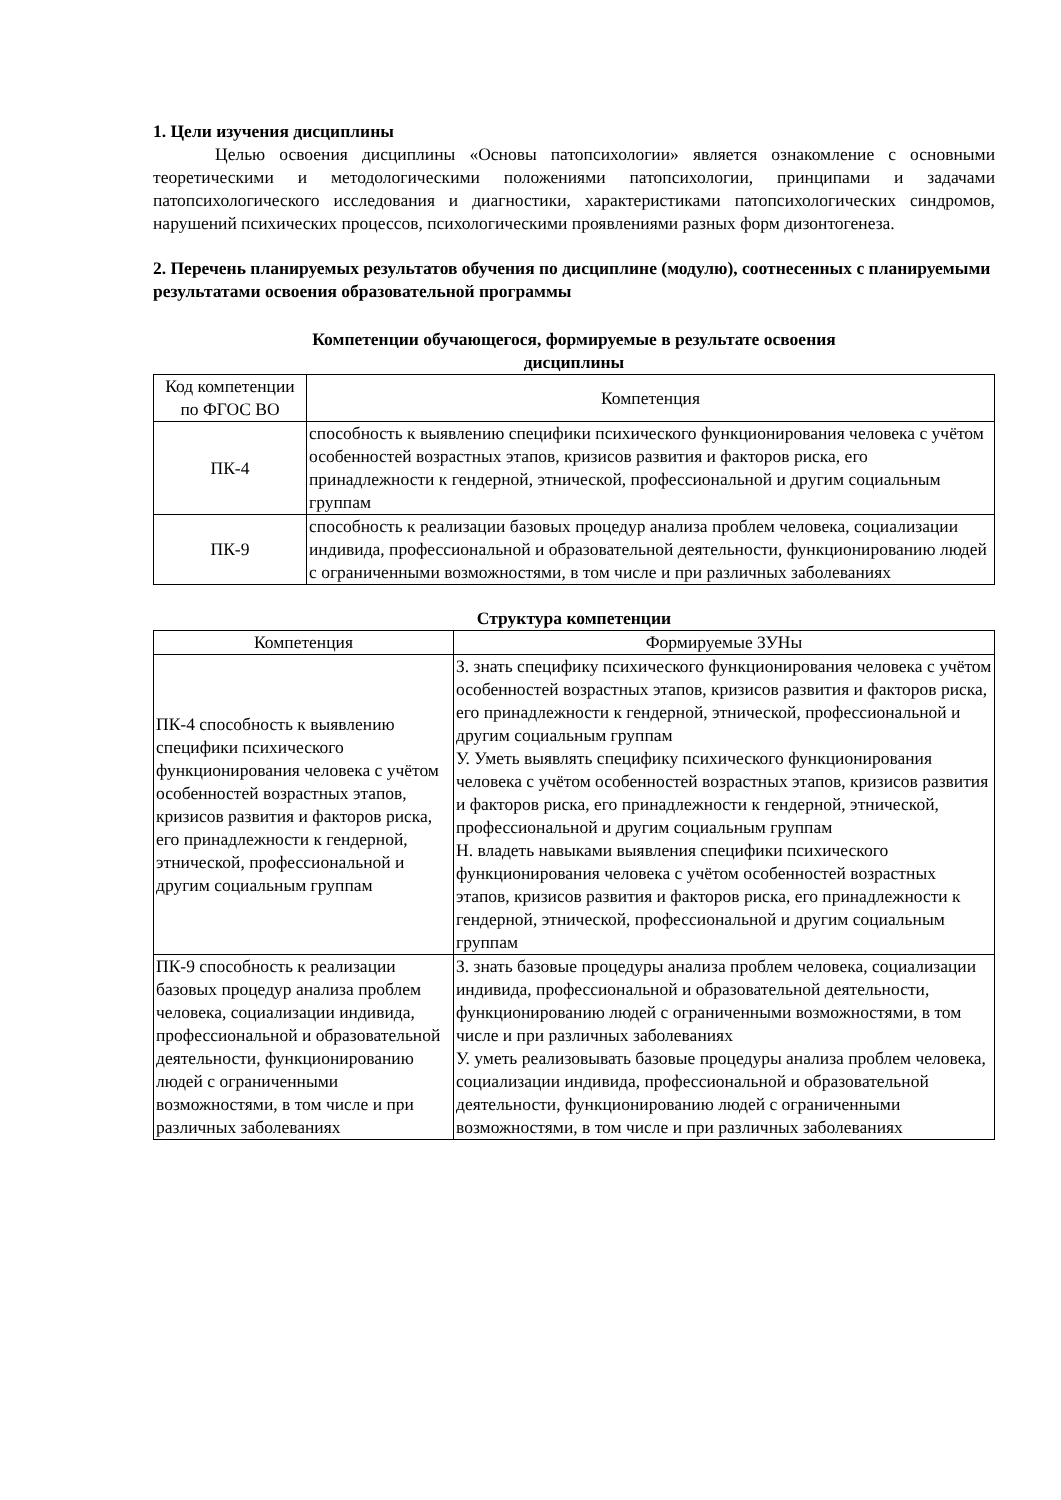1. Цели изучения дисциплины
Целью освоения дисциплины «Основы патопсихологии» является ознакомление с основными теоретическими и методологическими положениями патопсихологии, принципами и задачами патопсихологического исследования и диагностики, характеристиками патопсихологических синдромов, нарушений психических процессов, психологическими проявлениями разных форм дизонтогенеза.
2. Перечень планируемых результатов обучения по дисциплине (модулю), соотнесенных с планируемыми результатами освоения образовательной программы
Компетенции обучающегося, формируемые в результате освоения
дисциплины
| Код компетенции по ФГОС ВО | Компетенция |
| --- | --- |
| ПК-4 | способность к выявлению специфики психического функционирования человека с учётом особенностей возрастных этапов, кризисов развития и факторов риска, его принадлежности к гендерной, этнической, профессиональной и другим социальным группам |
| ПК-9 | способность к реализации базовых процедур анализа проблем человека, социализации индивида, профессиональной и образовательной деятельности, функционированию людей с ограниченными возможностями, в том числе и при различных заболеваниях |
Структура компетенции
| Компетенция | Формируемые ЗУНы |
| --- | --- |
| ПК-4 способность к выявлению специфики психического функционирования человека с учётом особенностей возрастных этапов, кризисов развития и факторов риска, его принадлежности к гендерной, этнической, профессиональной и другим социальным группам | З. знать специфику психического функционирования человека с учётом особенностей возрастных этапов, кризисов развития и факторов риска, его принадлежности к гендерной, этнической, профессиональной и другим социальным группам У. Уметь выявлять специфику психического функционирования человека с учётом особенностей возрастных этапов, кризисов развития и факторов риска, его принадлежности к гендерной, этнической, профессиональной и другим социальным группам Н. владеть навыками выявления специфики психического функционирования человека с учётом особенностей возрастных этапов, кризисов развития и факторов риска, его принадлежности к гендерной, этнической, профессиональной и другим социальным группам |
| ПК-9 способность к реализации базовых процедур анализа проблем человека, социализации индивида, профессиональной и образовательной деятельности, функционированию людей с ограниченными возможностями, в том числе и при различных заболеваниях | З. знать базовые процедуры анализа проблем человека, социализации индивида, профессиональной и образовательной деятельности, функционированию людей с ограниченными возможностями, в том числе и при различных заболеваниях У. уметь реализовывать базовые процедуры анализа проблем человека, социализации индивида, профессиональной и образовательной деятельности, функционированию людей с ограниченными возможностями, в том числе и при различных заболеваниях |